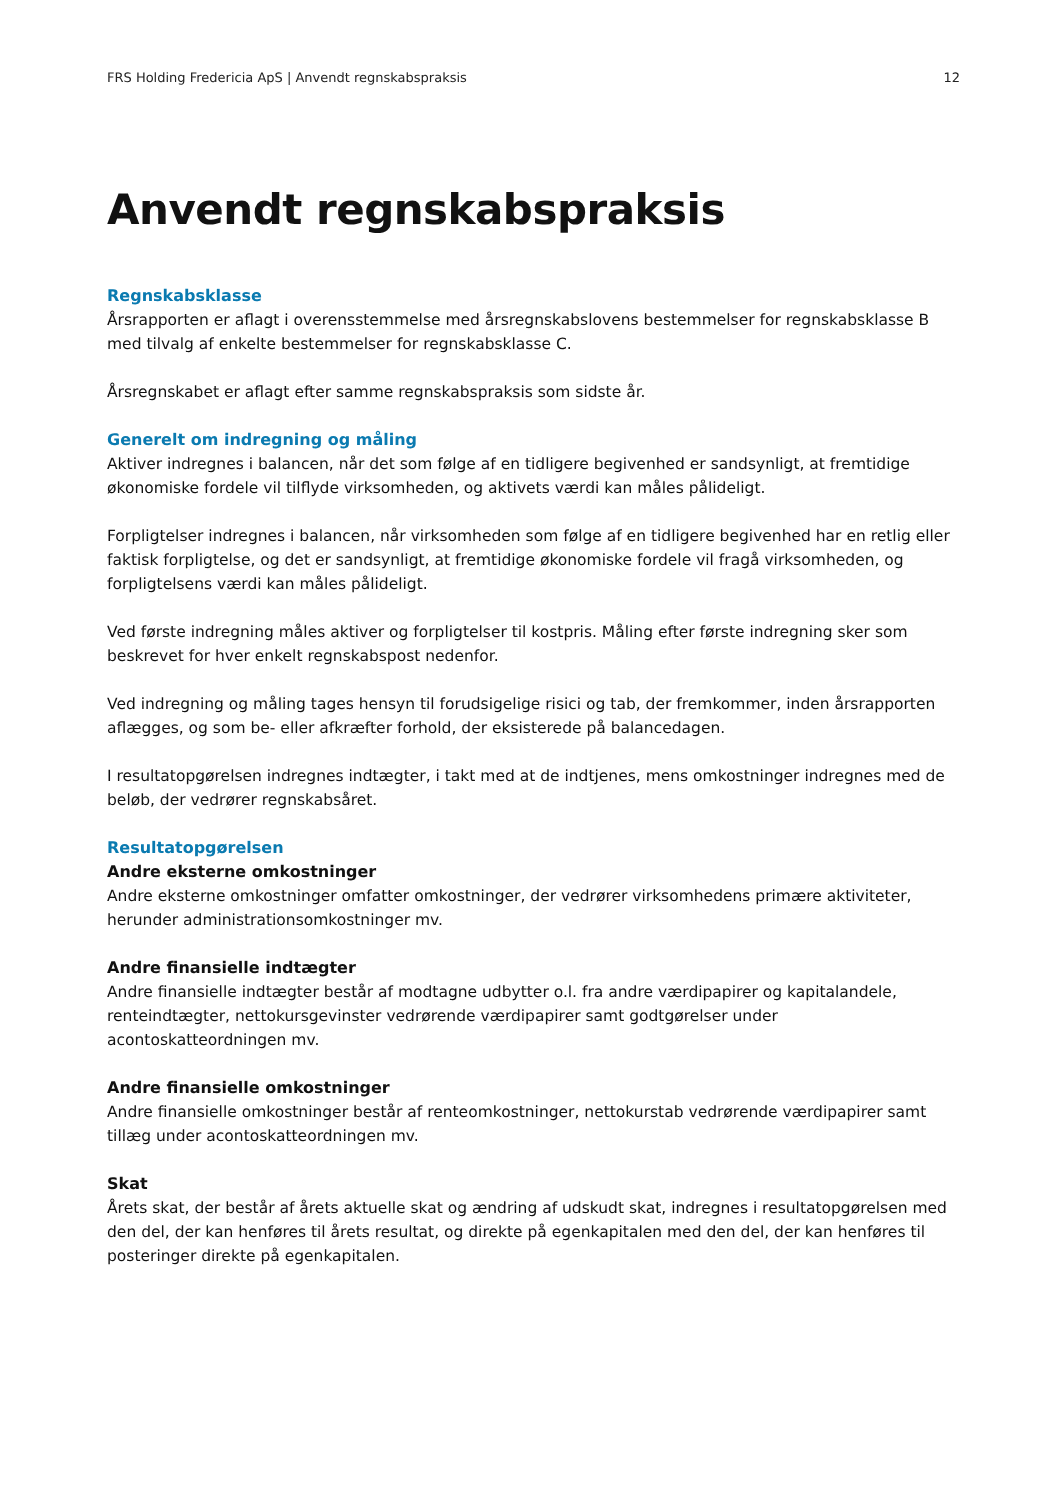FRS Holding Fredericia ApS | Anvendt regnskabspraksis 12
Anvendt regnskabspraksis
Regnskabsklasse
Årsrapporten er aflagt i overensstemmelse med årsregnskabslovens bestemmelser for regnskabsklasse B med tilvalg af enkelte bestemmelser for regnskabsklasse C.
Årsregnskabet er aflagt efter samme regnskabspraksis som sidste år.
Generelt om indregning og måling
Aktiver indregnes i balancen, når det som følge af en tidligere begivenhed er sandsynligt, at fremtidige økonomiske fordele vil tilflyde virksomheden, og aktivets værdi kan måles pålideligt.
Forpligtelser indregnes i balancen, når virksomheden som følge af en tidligere begivenhed har en retlig eller faktisk forpligtelse, og det er sandsynligt, at fremtidige økonomiske fordele vil fragå virksomheden, og forpligtelsens værdi kan måles pålideligt.
Ved første indregning måles aktiver og forpligtelser til kostpris. Måling efter første indregning sker som beskrevet for hver enkelt regnskabspost nedenfor.
Ved indregning og måling tages hensyn til forudsigelige risici og tab, der fremkommer, inden årsrapporten aflægges, og som be- eller afkræfter forhold, der eksisterede på balancedagen.
I resultatopgørelsen indregnes indtægter, i takt med at de indtjenes, mens omkostninger indregnes med de beløb, der vedrører regnskabsåret.
Resultatopgørelsen
Andre eksterne omkostninger
Andre eksterne omkostninger omfatter omkostninger, der vedrører virksomhedens primære aktiviteter, herunder administrationsomkostninger mv.
Andre finansielle indtægter
Andre finansielle indtægter består af modtagne udbytter o.l. fra andre værdipapirer og kapitalandele, renteindtægter, nettokursgevinster vedrørende værdipapirer samt godtgørelser under acontoskatteordningen mv.
Andre finansielle omkostninger
Andre finansielle omkostninger består af renteomkostninger, nettokurstab vedrørende værdipapirer samt tillæg under acontoskatteordningen mv.
Skat
Årets skat, der består af årets aktuelle skat og ændring af udskudt skat, indregnes i resultatopgørelsen med den del, der kan henføres til årets resultat, og direkte på egenkapitalen med den del, der kan henføres til posteringer direkte på egenkapitalen.